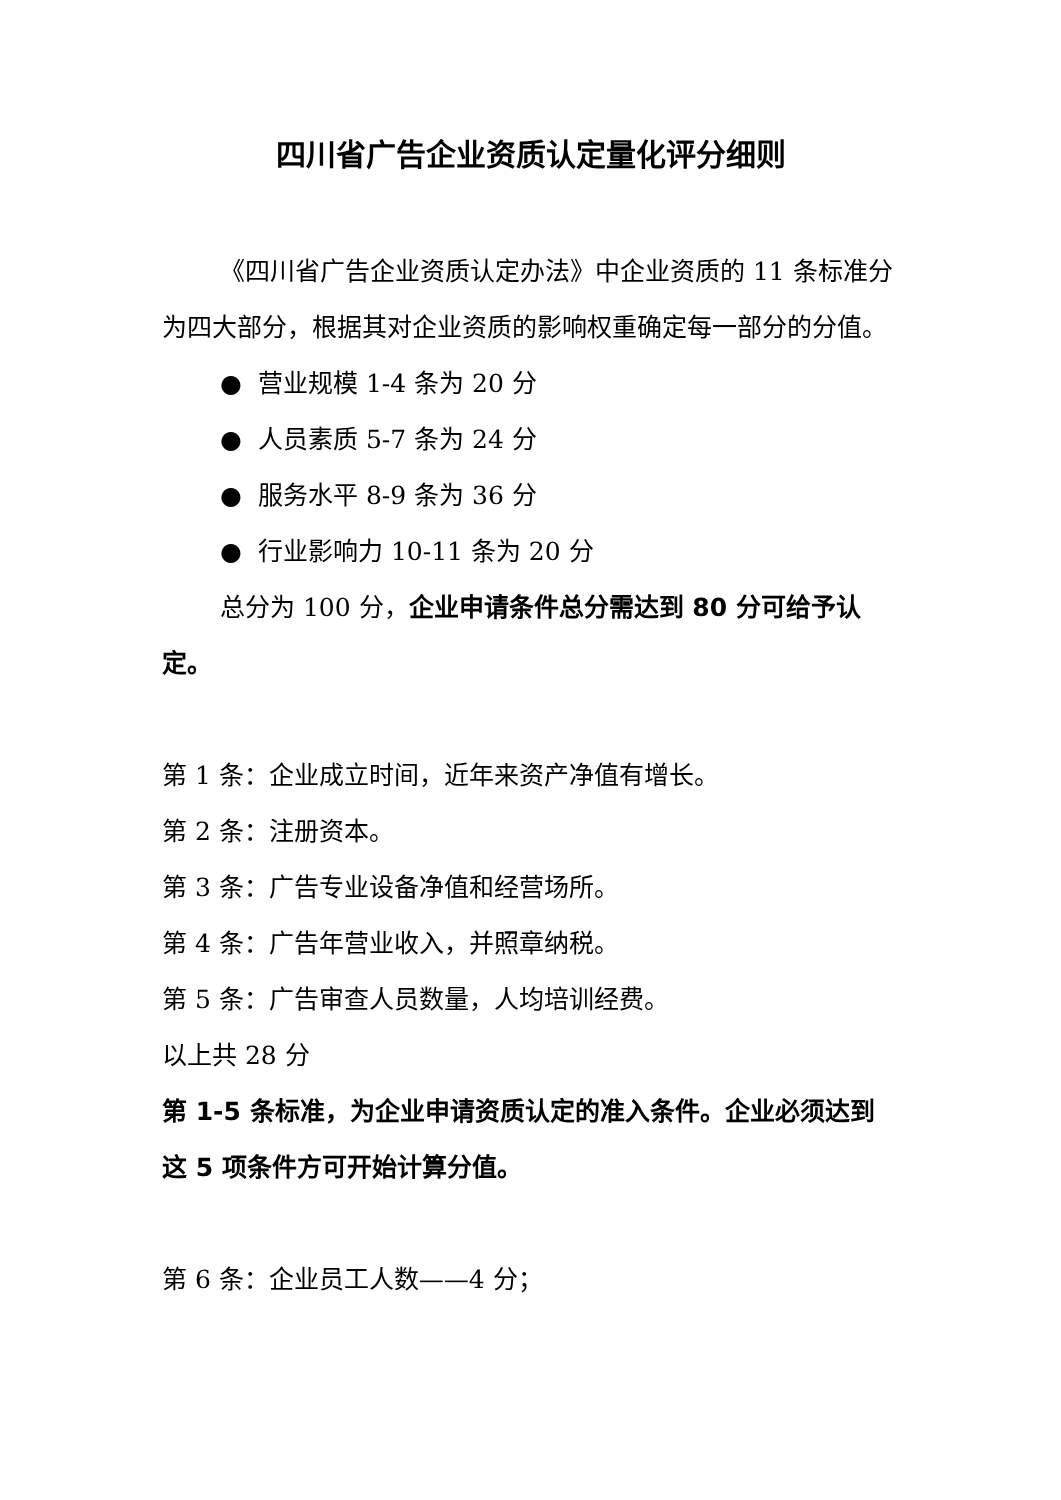四川省广告企业资质认定量化评分细则
《四川省广告企业资质认定办法》中企业资质的 11 条标准分为四大部分，根据其对企业资质的影响权重确定每一部分的分值。
● 营业规模 1-4 条为 20 分
● 人员素质 5-7 条为 24 分
● 服务水平 8-9 条为 36 分
● 行业影响力 10-11 条为 20 分
总分为 100 分，企业申请条件总分需达到 80 分可给予认定。
第 1 条：企业成立时间，近年来资产净值有增长。
第 2 条：注册资本。
第 3 条：广告专业设备净值和经营场所。
第 4 条：广告年营业收入，并照章纳税。
第 5 条：广告审查人员数量，人均培训经费。
以上共 28 分
第 1-5 条标准，为企业申请资质认定的准入条件。企业必须达到这 5 项条件方可开始计算分值。
第 6 条：企业员工人数——4 分；